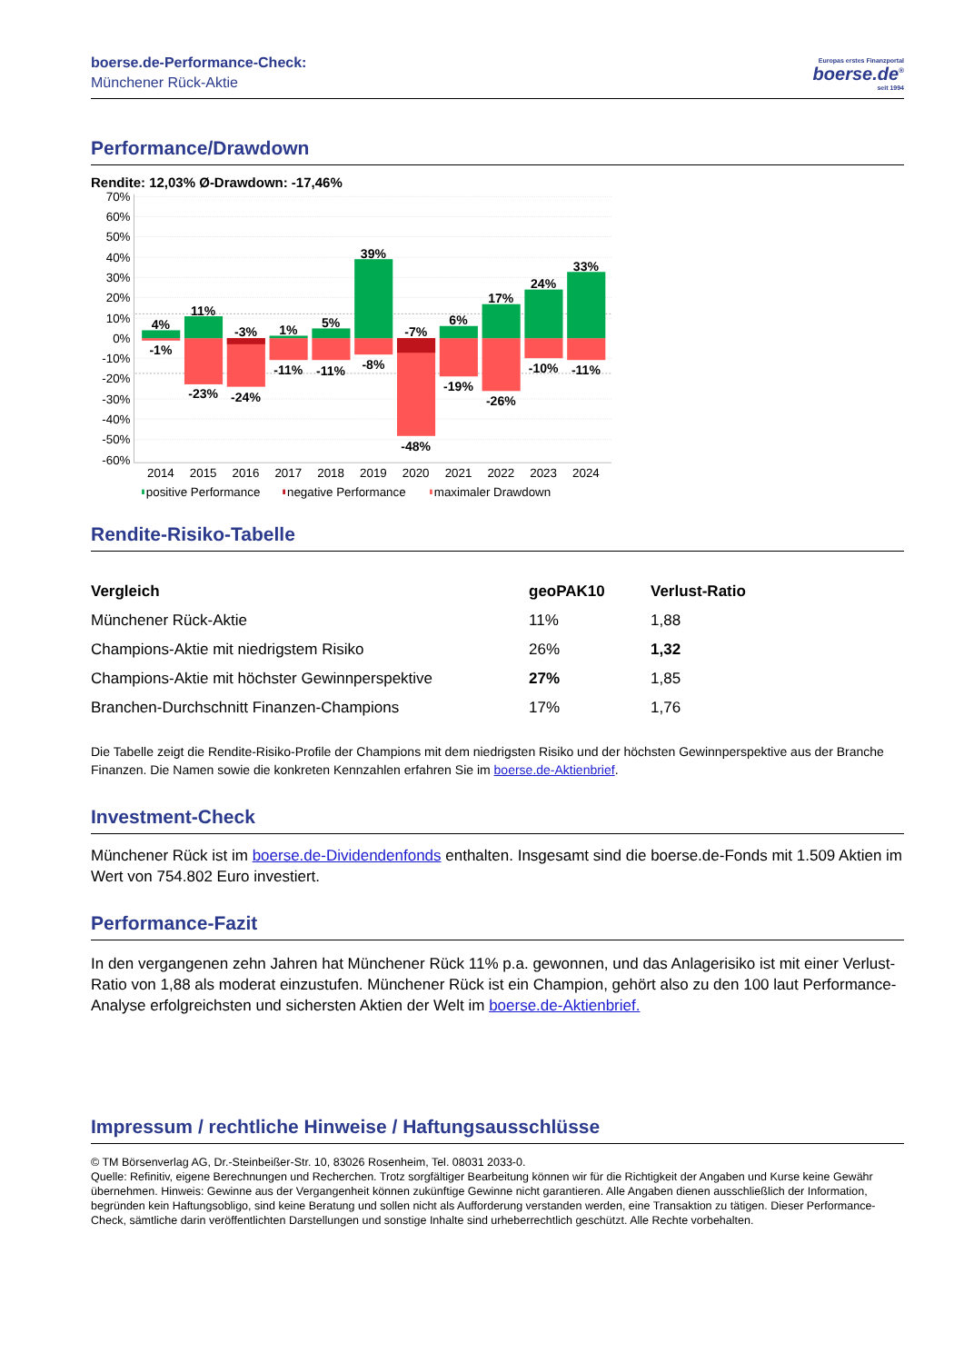boerse.de-Performance-Check:
Münchener Rück-Aktie
Europas erstes Finanzportal
boerse.de<sup>®</sup>
seit 1994
Performance/Drawdown
Rendite: 12,03% Ø-Drawdown: -17,46%
70%
60%
50%
40%
30%
20%
10%
0%
-10%
-20%
-30%
-40%
-50%
-60%
4%
-1%
11%
-23%
-3%
-24%
1%
-11%
5%
-11%
39%
-8%
-7%
-48%
6%
-19%
17%
-26%
24%
-10%
33%
-11%
2014
2015
2016
2017
2018
2019
2020
2021
2022
2023
2024
positive Performance
negative Performance
maximaler Drawdown
Rendite-Risiko-Tabelle
| Vergleich | geoPAK10 | Verlust-Ratio |
| --- | --- | --- |
| Münchener Rück-Aktie | 11% | 1,88 |
| Champions-Aktie mit niedrigstem Risiko | 26% | 1,32 |
| Champions-Aktie mit höchster Gewinnperspektive | 27% | 1,85 |
| Branchen-Durchschnitt Finanzen-Champions | 17% | 1,76 |
Die Tabelle zeigt die Rendite-Risiko-Profile der Champions mit dem niedrigsten Risiko und der höchsten Gewinnperspektive aus der Branche Finanzen. Die Namen sowie die konkreten Kennzahlen erfahren Sie im boerse.de-Aktienbrief.
Investment-Check
Münchener Rück ist im boerse.de-Dividendenfonds enthalten. Insgesamt sind die boerse.de-Fonds mit 1.509 Aktien im Wert von 754.802 Euro investiert.
Performance-Fazit
In den vergangenen zehn Jahren hat Münchener Rück 11% p.a. gewonnen, und das Anlagerisiko ist mit einer Verlust-Ratio von 1,88 als moderat einzustufen. Münchener Rück ist ein Champion, gehört also zu den 100 laut Performance-Analyse erfolgreichsten und sichersten Aktien der Welt im boerse.de-Aktienbrief.
Impressum / rechtliche Hinweise / Haftungsausschlüsse
© TM Börsenverlag AG, Dr.-Steinbeißer-Str. 10, 83026 Rosenheim, Tel. 08031 2033-0.
Quelle: Refinitiv, eigene Berechnungen und Recherchen. Trotz sorgfältiger Bearbeitung können wir für die Richtigkeit der Angaben und Kurse keine Gewähr übernehmen. Hinweis: Gewinne aus der Vergangenheit können zukünftige Gewinne nicht garantieren. Alle Angaben dienen ausschließlich der Information, begründen kein Haftungsobligo, sind keine Beratung und sollen nicht als Aufforderung verstanden werden, eine Transaktion zu tätigen. Dieser Performance-Check, sämtliche darin veröffentlichten Darstellungen und sonstige Inhalte sind urheberrechtlich geschützt. Alle Rechte vorbehalten.